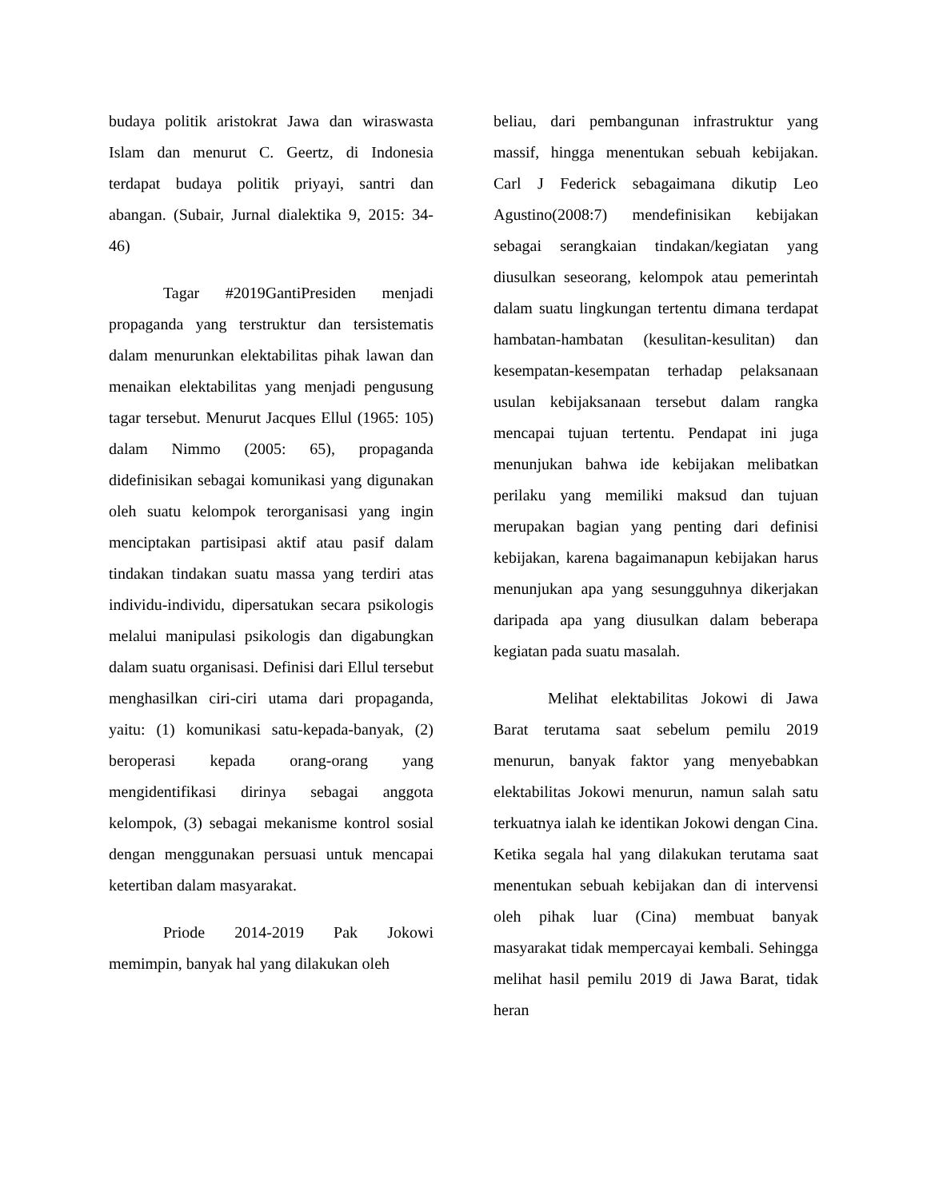budaya politik aristokrat Jawa dan wiraswasta Islam dan menurut C. Geertz, di Indonesia terdapat budaya politik priyayi, santri dan abangan. (Subair, Jurnal dialektika 9, 2015: 34-46)
Tagar #2019GantiPresiden menjadi propaganda yang terstruktur dan tersistematis dalam menurunkan elektabilitas pihak lawan dan menaikan elektabilitas yang menjadi pengusung tagar tersebut. Menurut Jacques Ellul (1965: 105) dalam Nimmo (2005: 65), propaganda didefinisikan sebagai komunikasi yang digunakan oleh suatu kelompok terorganisasi yang ingin menciptakan partisipasi aktif atau pasif dalam tindakan tindakan suatu massa yang terdiri atas individu-individu, dipersatukan secara psikologis melalui manipulasi psikologis dan digabungkan dalam suatu organisasi. Definisi dari Ellul tersebut menghasilkan ciri-ciri utama dari propaganda, yaitu: (1) komunikasi satu-kepada-banyak, (2) beroperasi kepada orang-orang yang mengidentifikasi dirinya sebagai anggota kelompok, (3) sebagai mekanisme kontrol sosial dengan menggunakan persuasi untuk mencapai ketertiban dalam masyarakat.
Priode 2014-2019 Pak Jokowi memimpin, banyak hal yang dilakukan oleh
beliau, dari pembangunan infrastruktur yang massif, hingga menentukan sebuah kebijakan. Carl J Federick sebagaimana dikutip Leo Agustino(2008:7) mendefinisikan kebijakan sebagai serangkaian tindakan/kegiatan yang diusulkan seseorang, kelompok atau pemerintah dalam suatu lingkungan tertentu dimana terdapat hambatan-hambatan (kesulitan-kesulitan) dan kesempatan-kesempatan terhadap pelaksanaan usulan kebijaksanaan tersebut dalam rangka mencapai tujuan tertentu. Pendapat ini juga menunjukan bahwa ide kebijakan melibatkan perilaku yang memiliki maksud dan tujuan merupakan bagian yang penting dari definisi kebijakan, karena bagaimanapun kebijakan harus menunjukan apa yang sesungguhnya dikerjakan daripada apa yang diusulkan dalam beberapa kegiatan pada suatu masalah.
Melihat elektabilitas Jokowi di Jawa Barat terutama saat sebelum pemilu 2019 menurun, banyak faktor yang menyebabkan elektabilitas Jokowi menurun, namun salah satu terkuatnya ialah ke identikan Jokowi dengan Cina. Ketika segala hal yang dilakukan terutama saat menentukan sebuah kebijakan dan di intervensi oleh pihak luar (Cina) membuat banyak masyarakat tidak mempercayai kembali. Sehingga melihat hasil pemilu 2019 di Jawa Barat, tidak heran